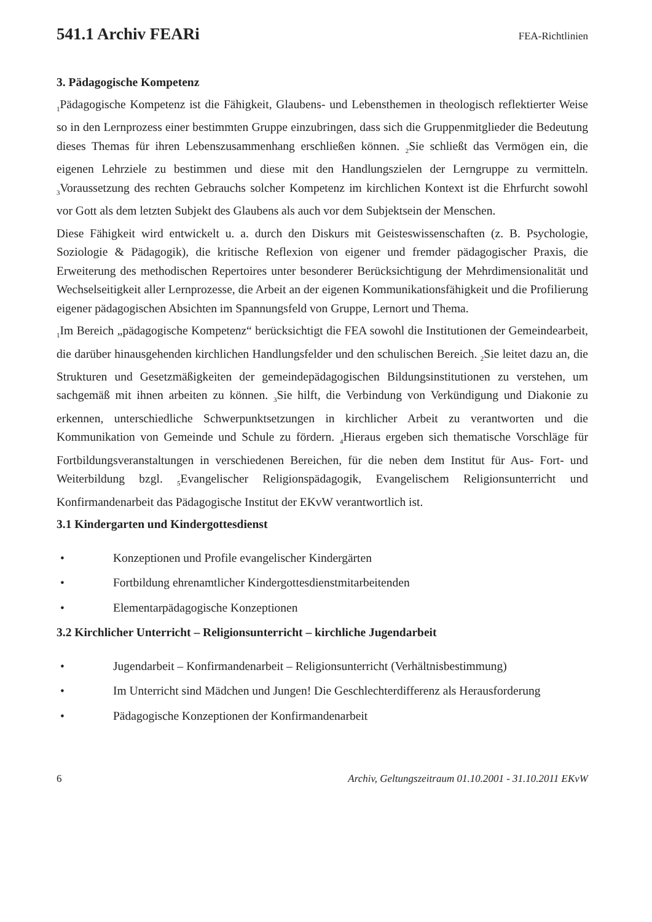541.1 Archiv FEARi FEA-Richtlinien
3. Pädagogische Kompetenz
<sub>1</sub>Pädagogische Kompetenz ist die Fähigkeit, Glaubens- und Lebensthemen in theologisch reflektierter Weise so in den Lernprozess einer bestimmten Gruppe einzubringen, dass sich die Gruppenmitglieder die Bedeutung dieses Themas für ihren Lebenszusammenhang erschließen können. <sub>2</sub>Sie schließt das Vermögen ein, die eigenen Lehrziele zu bestimmen und diese mit den Handlungszielen der Lerngruppe zu vermitteln. <sub>3</sub>Voraussetzung des rechten Gebrauchs solcher Kompetenz im kirchlichen Kontext ist die Ehrfurcht sowohl vor Gott als dem letzten Subjekt des Glaubens als auch vor dem Subjektsein der Menschen.
Diese Fähigkeit wird entwickelt u. a. durch den Diskurs mit Geisteswissenschaften (z. B. Psychologie, Soziologie & Pädagogik), die kritische Reflexion von eigener und fremder pädagogischer Praxis, die Erweiterung des methodischen Repertoires unter besonderer Berücksichtigung der Mehrdimensionalität und Wechselseitigkeit aller Lernprozesse, die Arbeit an der eigenen Kommunikationsfähigkeit und die Profilierung eigener pädagogischen Absichten im Spannungsfeld von Gruppe, Lernort und Thema.
<sub>1</sub>Im Bereich „pädagogische Kompetenz“ berücksichtigt die FEA sowohl die Institutionen der Gemeindearbeit, die darüber hinausgehenden kirchlichen Handlungsfelder und den schulischen Bereich. <sub>2</sub>Sie leitet dazu an, die Strukturen und Gesetzmäßigkeiten der gemeindepädagogischen Bildungsinstitutionen zu verstehen, um sachgemäß mit ihnen arbeiten zu können. <sub>3</sub>Sie hilft, die Verbindung von Verkündigung und Diakonie zu erkennen, unterschiedliche Schwerpunktsetzungen in kirchlicher Arbeit zu verantworten und die Kommunikation von Gemeinde und Schule zu fördern. <sub>4</sub>Hieraus ergeben sich thematische Vorschläge für Fortbildungsveranstaltungen in verschiedenen Bereichen, für die neben dem Institut für Aus- Fort- und Weiterbildung bzgl. <sub>5</sub>Evangelischer Religionspädagogik, Evangelischem Religionsunterricht und Konfirmandenarbeit das Pädagogische Institut der EKvW verantwortlich ist.
3.1 Kindergarten und Kindergottesdienst
• Konzeptionen und Profile evangelischer Kindergärten
• Fortbildung ehrenamtlicher Kindergottesdienstmitarbeitenden
• Elementarpädagogische Konzeptionen
3.2 Kirchlicher Unterricht – Religionsunterricht – kirchliche Jugendarbeit
• Jugendarbeit – Konfirmandenarbeit – Religionsunterricht (Verhältnisbestimmung)
• Im Unterricht sind Mädchen und Jungen! Die Geschlechterdifferenz als Herausforderung
• Pädagogische Konzeptionen der Konfirmandenarbeit
6 Archiv, Geltungszeitraum 01.10.2001 - 31.10.2011 EKvW